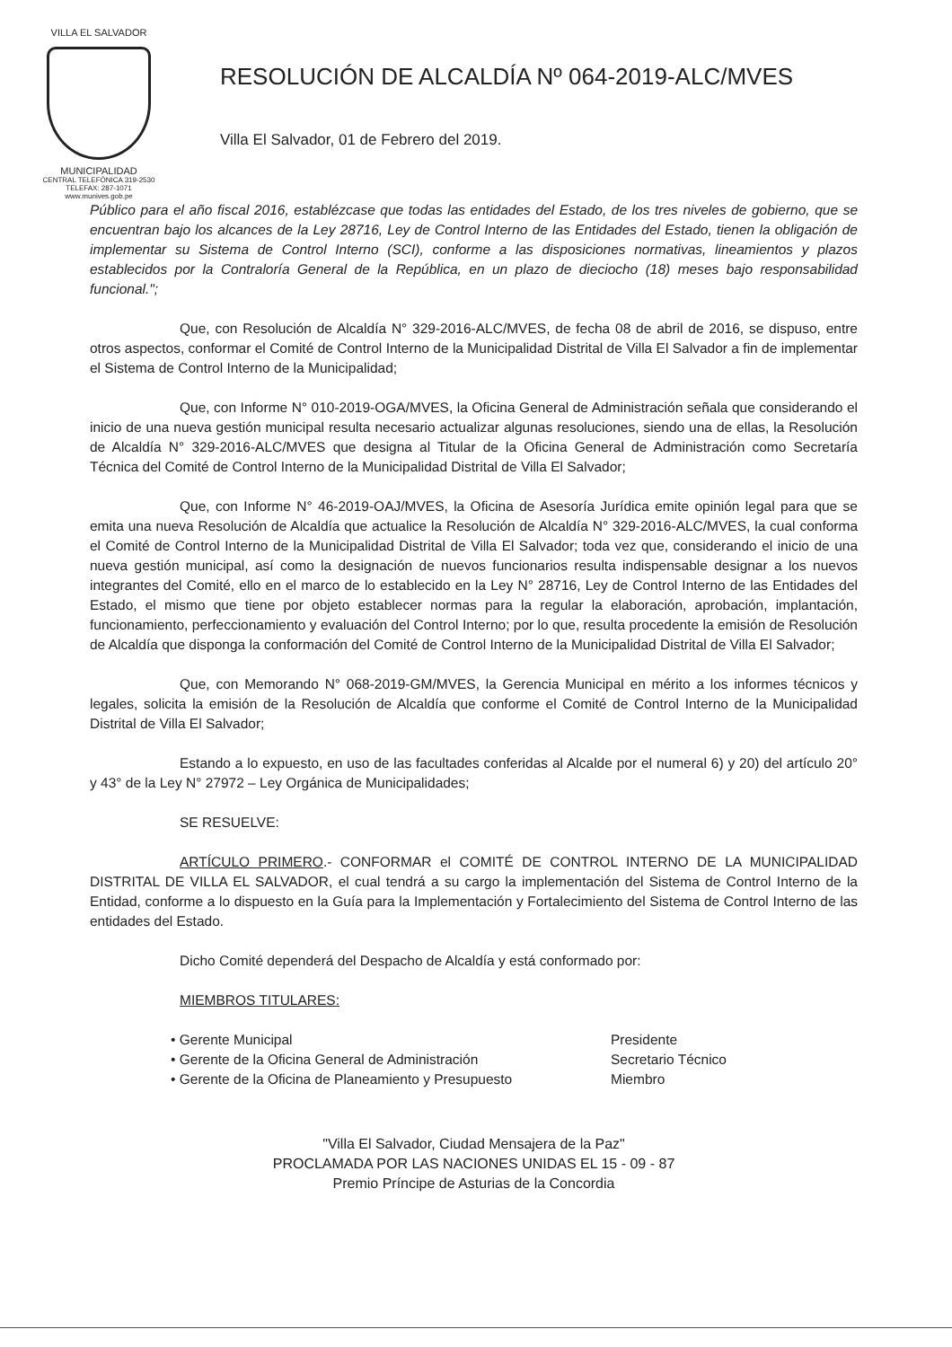VILLA EL SALVADOR
MUNICIPALIDAD
CENTRAL TELEFÓNICA 319-2530
TELEFAX: 287-1071
www.munives.gob.pe
RESOLUCIÓN DE ALCALDÍA Nº 064-2019-ALC/MVES
Villa El Salvador, 01 de Febrero del 2019.
Público para el año fiscal 2016, establézcase que todas las entidades del Estado, de los tres niveles de gobierno, que se encuentran bajo los alcances de la Ley 28716, Ley de Control Interno de las Entidades del Estado, tienen la obligación de implementar su Sistema de Control Interno (SCI), conforme a las disposiciones normativas, lineamientos y plazos establecidos por la Contraloría General de la República, en un plazo de dieciocho (18) meses bajo responsabilidad funcional.";
Que, con Resolución de Alcaldía N° 329-2016-ALC/MVES, de fecha 08 de abril de 2016, se dispuso, entre otros aspectos, conformar el Comité de Control Interno de la Municipalidad Distrital de Villa El Salvador a fin de implementar el Sistema de Control Interno de la Municipalidad;
Que, con Informe N° 010-2019-OGA/MVES, la Oficina General de Administración señala que considerando el inicio de una nueva gestión municipal resulta necesario actualizar algunas resoluciones, siendo una de ellas, la Resolución de Alcaldía N° 329-2016-ALC/MVES que designa al Titular de la Oficina General de Administración como Secretaría Técnica del Comité de Control Interno de la Municipalidad Distrital de Villa El Salvador;
Que, con Informe N° 46-2019-OAJ/MVES, la Oficina de Asesoría Jurídica emite opinión legal para que se emita una nueva Resolución de Alcaldía que actualice la Resolución de Alcaldía N° 329-2016-ALC/MVES, la cual conforma el Comité de Control Interno de la Municipalidad Distrital de Villa El Salvador; toda vez que, considerando el inicio de una nueva gestión municipal, así como la designación de nuevos funcionarios resulta indispensable designar a los nuevos integrantes del Comité, ello en el marco de lo establecido en la Ley N° 28716, Ley de Control Interno de las Entidades del Estado, el mismo que tiene por objeto establecer normas para la regular la elaboración, aprobación, implantación, funcionamiento, perfeccionamiento y evaluación del Control Interno; por lo que, resulta procedente la emisión de Resolución de Alcaldía que disponga la conformación del Comité de Control Interno de la Municipalidad Distrital de Villa El Salvador;
Que, con Memorando N° 068-2019-GM/MVES, la Gerencia Municipal en mérito a los informes técnicos y legales, solicita la emisión de la Resolución de Alcaldía que conforme el Comité de Control Interno de la Municipalidad Distrital de Villa El Salvador;
Estando a lo expuesto, en uso de las facultades conferidas al Alcalde por el numeral 6) y 20) del artículo 20° y 43° de la Ley N° 27972 – Ley Orgánica de Municipalidades;
SE RESUELVE:
ARTÍCULO PRIMERO.- CONFORMAR el COMITÉ DE CONTROL INTERNO DE LA MUNICIPALIDAD DISTRITAL DE VILLA EL SALVADOR, el cual tendrá a su cargo la implementación del Sistema de Control Interno de la Entidad, conforme a lo dispuesto en la Guía para la Implementación y Fortalecimiento del Sistema de Control Interno de las entidades del Estado.
Dicho Comité dependerá del Despacho de Alcaldía y está conformado por:
MIEMBROS TITULARES:
• Gerente Municipal Presidente
• Gerente de la Oficina General de Administración Secretario Técnico
• Gerente de la Oficina de Planeamiento y Presupuesto Miembro
"Villa El Salvador, Ciudad Mensajera de la Paz"
PROCLAMADA POR LAS NACIONES UNIDAS EL 15 - 09 - 87
Premio Príncipe de Asturias de la Concordia